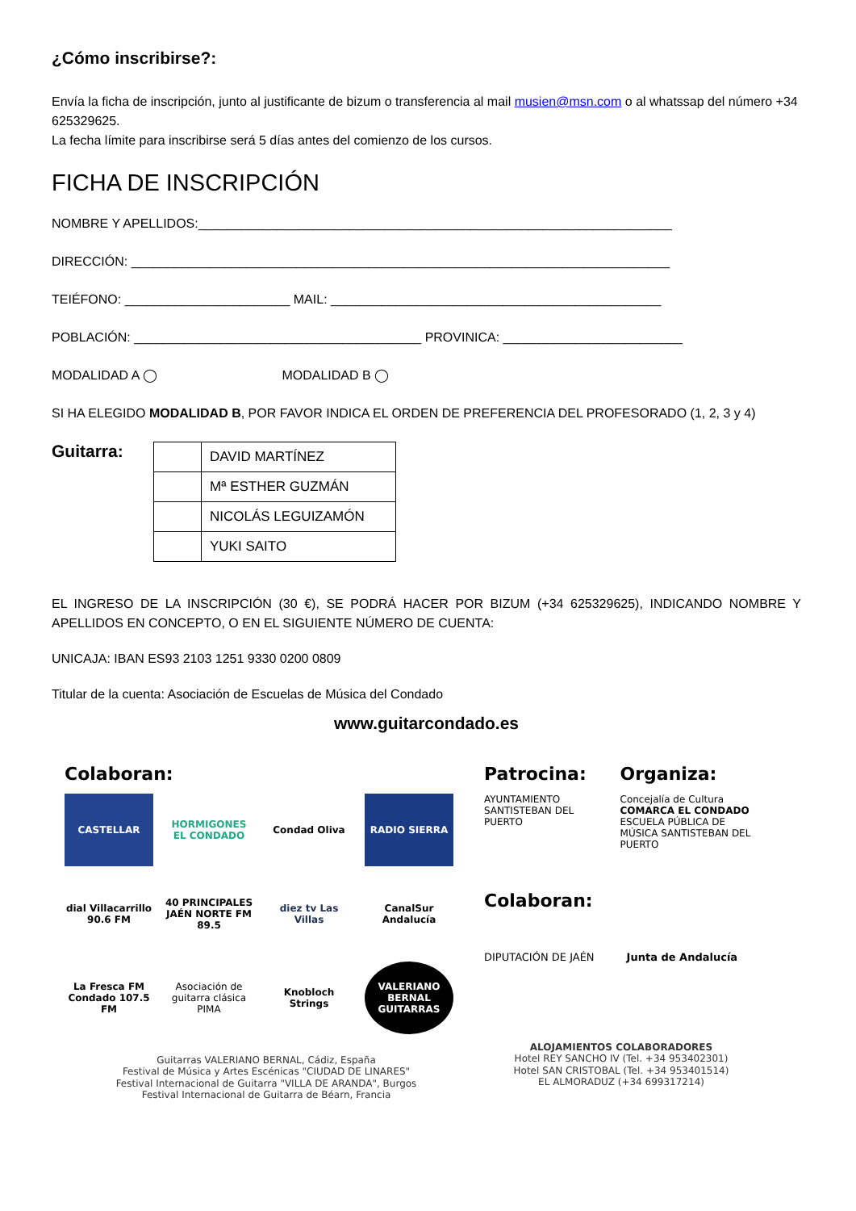¿Cómo inscribirse?:
Envía la ficha de inscripción, junto al justificante de bizum o transferencia al mail musien@msn.com o al whatssap del número +34 625329625.
La fecha límite para inscribirse será 5 días antes del comienzo de los cursos.
FICHA DE INSCRIPCIÓN
NOMBRE Y APELLIDOS:__________________________________________________________________
DIRECCIÓN: ___________________________________________________________________________
TEIÉFONO: _______________________ MAIL: ______________________________________________
POBLACIÓN: ________________________________________ PROVINICA: _________________________
MODALIDAD A ◯ MODALIDAD B ◯
SI HA ELEGIDO MODALIDAD B, POR FAVOR INDICA EL ORDEN DE PREFERENCIA DEL PROFESORADO (1, 2, 3 y 4)
Guitarra:
| | DAVID MARTÍNEZ |
| | Mª ESTHER GUZMÁN |
| | NICOLÁS LEGUIZAMÓN |
| | YUKI SAITO |
EL INGRESO DE LA INSCRIPCIÓN (30 €), SE PODRÁ HACER POR BIZUM (+34 625329625), INDICANDO NOMBRE Y APELLIDOS EN CONCEPTO, O EN EL SIGUIENTE NÚMERO DE CUENTA:
UNICAJA: IBAN ES93 2103 1251 9330 0200 0809
Titular de la cuenta: Asociación de Escuelas de Música del Condado
www.guitarcondado.es
Colaboran:
CASTELLAR
HORMIGONES EL CONDADO
Condad Oliva
RADIO SIERRA
dial Villacarrillo 90.6 FM
40 PRINCIPALES JAÉN NORTE FM 89.5
diez tv Las Villas
CanalSur Andalucía
La Fresca FM Condado 107.5 FM
Asociación de guitarra clásica PIMA
Knobloch Strings
VALERIANO BERNAL GUITARRAS
Guitarras VALERIANO BERNAL, Cádiz, España
Festival de Música y Artes Escénicas "CIUDAD DE LINARES"
Festival Internacional de Guitarra "VILLA DE ARANDA", Burgos
Festival Internacional de Guitarra de Béarn, Francia
Patrocina:
AYUNTAMIENTO SANTISTEBAN DEL PUERTO
Organiza:
Concejalía de Cultura
COMARCA EL CONDADO
ESCUELA PÚBLICA DE MÚSICA SANTISTEBAN DEL PUERTO
Colaboran:
DIPUTACIÓN DE JAÉN Junta de Andalucía
ALOJAMIENTOS COLABORADORES
Hotel REY SANCHO IV (Tel. +34 953402301)
Hotel SAN CRISTOBAL (Tel. +34 953401514)
EL ALMORADUZ (+34 699317214)